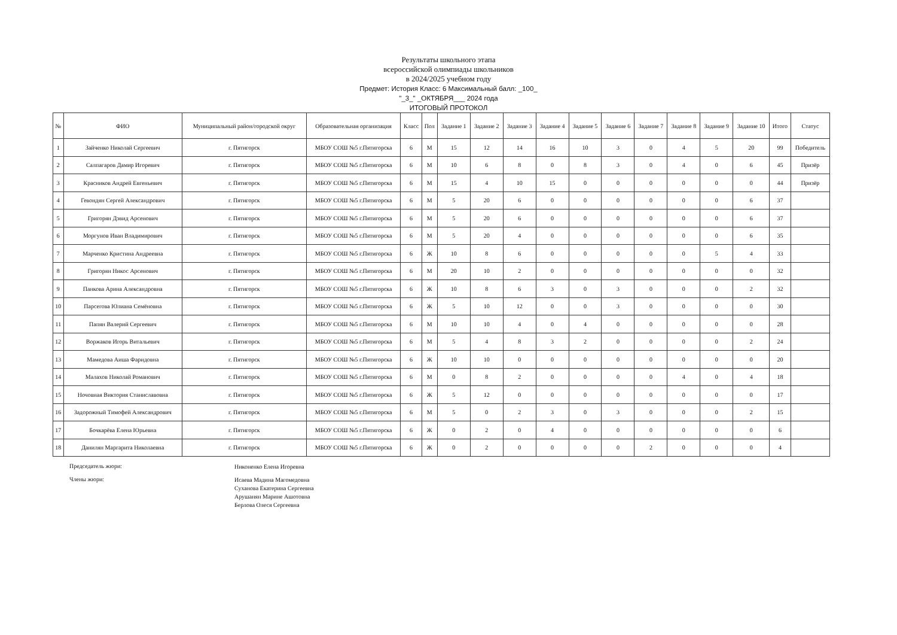Результаты школьного этапа
всероссийской олимпиады школьников
в 2024/2025 учебном году
Предмет: История Класс: 6 Максимальный балл: _100_
"_3_" _ОКТЯБРЯ___ 2024 года
ИТОГОВЫЙ ПРОТОКОЛ
| № | ФИО | Муниципальный район/городской округ | Образовательная организация | Класс | Пол | Задание 1 | Задание 2 | Задание 3 | Задание 4 | Задание 5 | Задание 6 | Задание 7 | Задание 8 | Задание 9 | Задание 10 | Итого | Статус |
| --- | --- | --- | --- | --- | --- | --- | --- | --- | --- | --- | --- | --- | --- | --- | --- | --- | --- |
| 1 | Зайченко Николай Сергеевич | г. Пятигорск | МБОУ СОШ №5 г.Пятигорска | 6 | М | 15 | 12 | 14 | 16 | 10 | 3 | 0 | 4 | 5 | 20 | 99 | Победитель |
| 2 | Салпагаров Дамир Игоревич | г. Пятигорск | МБОУ СОШ №5 г.Пятигорска | 6 | М | 10 | 6 | 8 | 0 | 8 | 3 | 0 | 4 | 0 | 6 | 45 | Призёр |
| 3 | Красников Андрей Евгеньевич | г. Пятигорск | МБОУ СОШ №5 г.Пятигорска | 6 | М | 15 | 4 | 10 | 15 | 0 | 0 | 0 | 0 | 0 | 0 | 44 | Призёр |
| 4 | Гевондян Сергей Александрович | г. Пятигорск | МБОУ СОШ №5 г.Пятигорска | 6 | М | 5 | 20 | 6 | 0 | 0 | 0 | 0 | 0 | 0 | 6 | 37 | |
| 5 | Григорян Дэвид Арсенович | г. Пятигорск | МБОУ СОШ №5 г.Пятигорска | 6 | М | 5 | 20 | 6 | 0 | 0 | 0 | 0 | 0 | 0 | 6 | 37 | |
| 6 | Моргунов Иван Владимирович | г. Пятигорск | МБОУ СОШ №5 г.Пятигорска | 6 | М | 5 | 20 | 4 | 0 | 0 | 0 | 0 | 0 | 0 | 6 | 35 | |
| 7 | Марченко Кристина Андреевна | г. Пятигорск | МБОУ СОШ №5 г.Пятигорска | 6 | Ж | 10 | 8 | 6 | 0 | 0 | 0 | 0 | 0 | 5 | 4 | 33 | |
| 8 | Григорян Никос Арсенович | г. Пятигорск | МБОУ СОШ №5 г.Пятигорска | 6 | М | 20 | 10 | 2 | 0 | 0 | 0 | 0 | 0 | 0 | 0 | 32 | |
| 9 | Панкова Арина Александровна | г. Пятигорск | МБОУ СОШ №5 г.Пятигорска | 6 | Ж | 10 | 8 | 6 | 3 | 0 | 3 | 0 | 0 | 0 | 2 | 32 | |
| 10 | Парсегова Юлиана Семёновна | г. Пятигорск | МБОУ СОШ №5 г.Пятигорска | 6 | Ж | 5 | 10 | 12 | 0 | 0 | 3 | 0 | 0 | 0 | 0 | 30 | |
| 11 | Папян Валерий Сергеевич | г. Пятигорск | МБОУ СОШ №5 г.Пятигорска | 6 | М | 10 | 10 | 4 | 0 | 4 | 0 | 0 | 0 | 0 | 0 | 28 | |
| 12 | Воржаков Игорь Витальевич | г. Пятигорск | МБОУ СОШ №5 г.Пятигорска | 6 | М | 5 | 4 | 8 | 3 | 2 | 0 | 0 | 0 | 0 | 2 | 24 | |
| 13 | Мамедова Аиша Фаридовна | г. Пятигорск | МБОУ СОШ №5 г.Пятигорска | 6 | Ж | 10 | 10 | 0 | 0 | 0 | 0 | 0 | 0 | 0 | 0 | 20 | |
| 14 | Малахов Николай Романович | г. Пятигорск | МБОУ СОШ №5 г.Пятигорска | 6 | М | 0 | 8 | 2 | 0 | 0 | 0 | 0 | 4 | 0 | 4 | 18 | |
| 15 | Ночовная Виктория Станиславовна | г. Пятигорск | МБОУ СОШ №5 г.Пятигорска | 6 | Ж | 5 | 12 | 0 | 0 | 0 | 0 | 0 | 0 | 0 | 0 | 17 | |
| 16 | Задорожный Тимофей Александрович | г. Пятигорск | МБОУ СОШ №5 г.Пятигорска | 6 | М | 5 | 0 | 2 | 3 | 0 | 3 | 0 | 0 | 0 | 2 | 15 | |
| 17 | Бочкарёва Елена Юрьевна | г. Пятигорск | МБОУ СОШ №5 г.Пятигорска | 6 | Ж | 0 | 2 | 0 | 4 | 0 | 0 | 0 | 0 | 0 | 0 | 6 | |
| 18 | Данилян Маргарита Николаевна | г. Пятигорск | МБОУ СОШ №5 г.Пятигорска | 6 | Ж | 0 | 2 | 0 | 0 | 0 | 0 | 2 | 0 | 0 | 0 | 4 | |
Председатель жюри:
Никоненко Елена Игоревна
Члены жюри:
Исаева Мадина Магомедовна
Суханова Екатерина Сергеевна
Арушанян Марине Ашотовна
Берлова Олеся Сергеевна